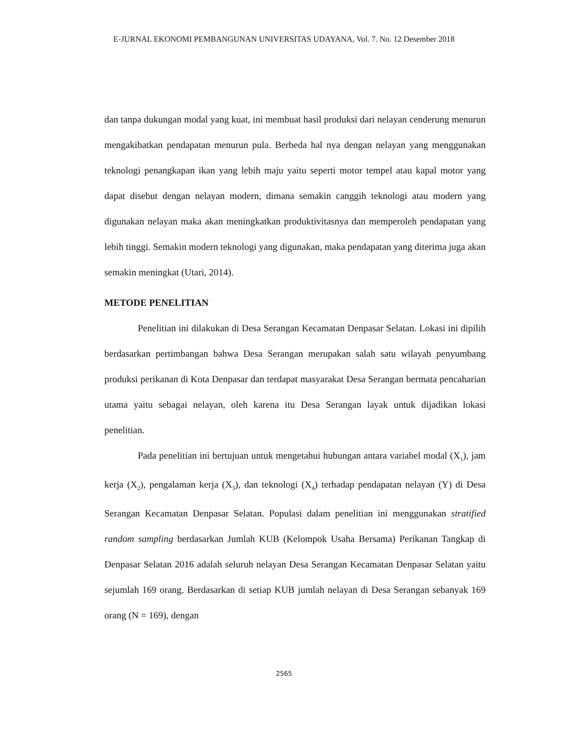E-JURNAL EKONOMI PEMBANGUNAN UNIVERSITAS UDAYANA, Vol. 7. No. 12 Desember 2018
dan tanpa dukungan modal yang kuat, ini membuat hasil produksi dari nelayan cenderung menurun mengakibatkan pendapatan menurun pula. Berbeda hal nya dengan nelayan yang menggunakan teknologi penangkapan ikan yang lebih maju yaitu seperti motor tempel atau kapal motor yang dapat disebut dengan nelayan modern, dimana semakin canggih teknologi atau modern yang digunakan nelayan maka akan meningkatkan produktivitasnya dan memperoleh pendapatan yang lebih tinggi. Semakin modern teknologi yang digunakan, maka pendapatan yang diterima juga akan semakin meningkat (Utari, 2014).
METODE PENELITIAN
Penelitian ini dilakukan di Desa Serangan Kecamatan Denpasar Selatan. Lokasi ini dipilih berdasarkan pertimbangan bahwa Desa Serangan merupakan salah satu wilayah penyumbang produksi perikanan di Kota Denpasar dan terdapat masyarakat Desa Serangan bermata pencaharian utama yaitu sebagai nelayan, oleh karena itu Desa Serangan layak untuk dijadikan lokasi penelitian.
Pada penelitian ini bertujuan untuk mengetahui hubungan antara variabel modal (X<sub>1</sub>), jam kerja (X<sub>2</sub>), pengalaman kerja (X<sub>3</sub>), dan teknologi (X<sub>4</sub>) terhadap pendapatan nelayan (Y) di Desa Serangan Kecamatan Denpasar Selatan. Populasi dalam penelitian ini menggunakan stratified random sampling berdasarkan Jumlah KUB (Kelompok Usaha Bersama) Perikanan Tangkap di Denpasar Selatan 2016 adalah seluruh nelayan Desa Serangan Kecamatan Denpasar Selatan yaitu sejumlah 169 orang. Berdasarkan di setiap KUB jumlah nelayan di Desa Serangan sebanyak 169 orang (N = 169), dengan
2565